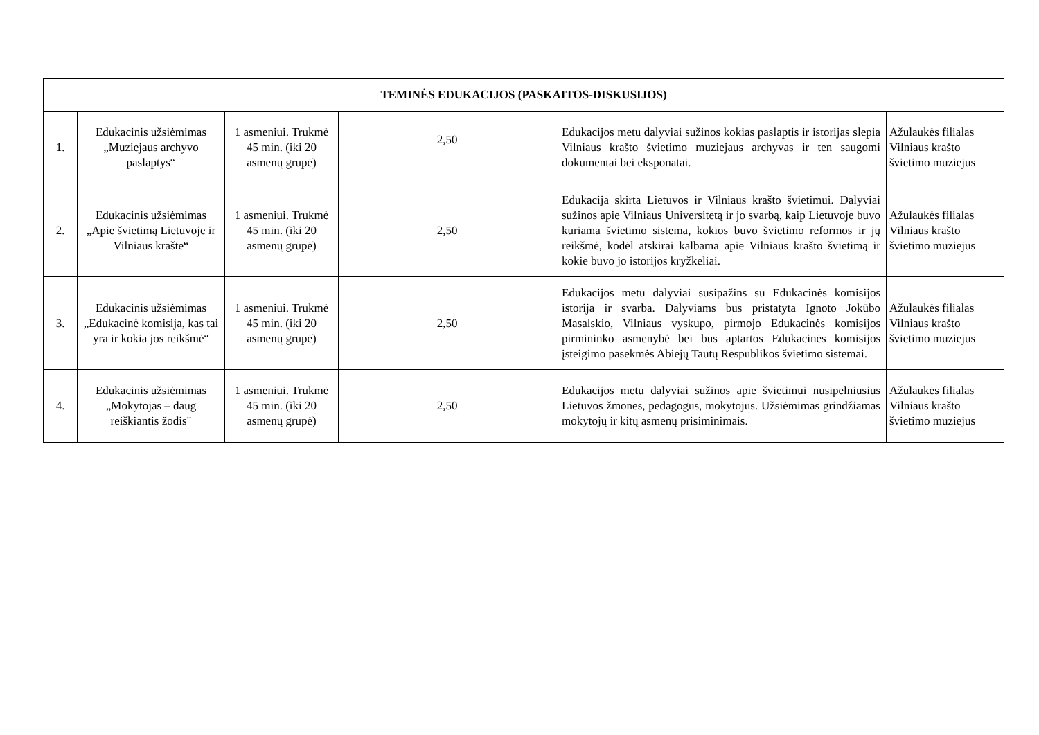| TEMINĖS EDUKACIJOS (PASKAITOS-DISKUSIJOS) | | | | | |
| --- | --- | --- | --- | --- | --- |
| 1. | Edukacinis užsiėmimas „Muziejaus archyvo paslaptys“ | 1 asmeniui. Trukmė 45 min. (iki 20 asmenų grupė) | 2,50 | Edukacijos metu dalyviai sužinos kokias paslaptis ir istorijas slepia Vilniaus krašto švietimo muziejaus archyvas ir ten saugomi dokumentai bei eksponatai. | Ažulaukės filialas Vilniaus krašto švietimo muziejus |
| 2. | Edukacinis užsiėmimas „Apie švietimą Lietuvoje ir Vilniaus krašte“ | 1 asmeniui. Trukmė 45 min. (iki 20 asmenų grupė) | 2,50 | Edukacija skirta Lietuvos ir Vilniaus krašto švietimui. Dalyviai sužinos apie Vilniaus Universitetą ir jo svarbą, kaip Lietuvoje buvo kuriama švietimo sistema, kokios buvo švietimo reformos ir jų reikšmė, kodėl atskirai kalbama apie Vilniaus krašto švietimą ir kokie buvo jo istorijos kryžkeliai. | Ažulaukės filialas Vilniaus krašto švietimo muziejus |
| 3. | Edukacinis užsiėmimas „Edukacinė komisija, kas tai yra ir kokia jos reikšmė“ | 1 asmeniui. Trukmė 45 min. (iki 20 asmenų grupė) | 2,50 | Edukacijos metu dalyviai susipažins su Edukacinės komisijos istorija ir svarba. Dalyviams bus pristatyta Ignoto Jokūbo Masalskio, Vilniaus vyskupo, pirmojo Edukacinės komisijos pirmininko asmenybė bei bus aptartos Edukacinės komisijos įsteigimo pasekmės Abiejų Tautų Respublikos švietimo sistemai. | Ažulaukės filialas Vilniaus krašto švietimo muziejus |
| 4. | Edukacinis užsiėmimas „Mokytojas – daug reiškiantis žodis" | 1 asmeniui. Trukmė 45 min. (iki 20 asmenų grupė) | 2,50 | Edukacijos metu dalyviai sužinos apie švietimui nusipelniusius Lietuvos žmones, pedagogus, mokytojus. Užsiėmimas grindžiamas mokytojų ir kitų asmenų prisiminimais. | Ažulaukės filialas Vilniaus krašto švietimo muziejus |